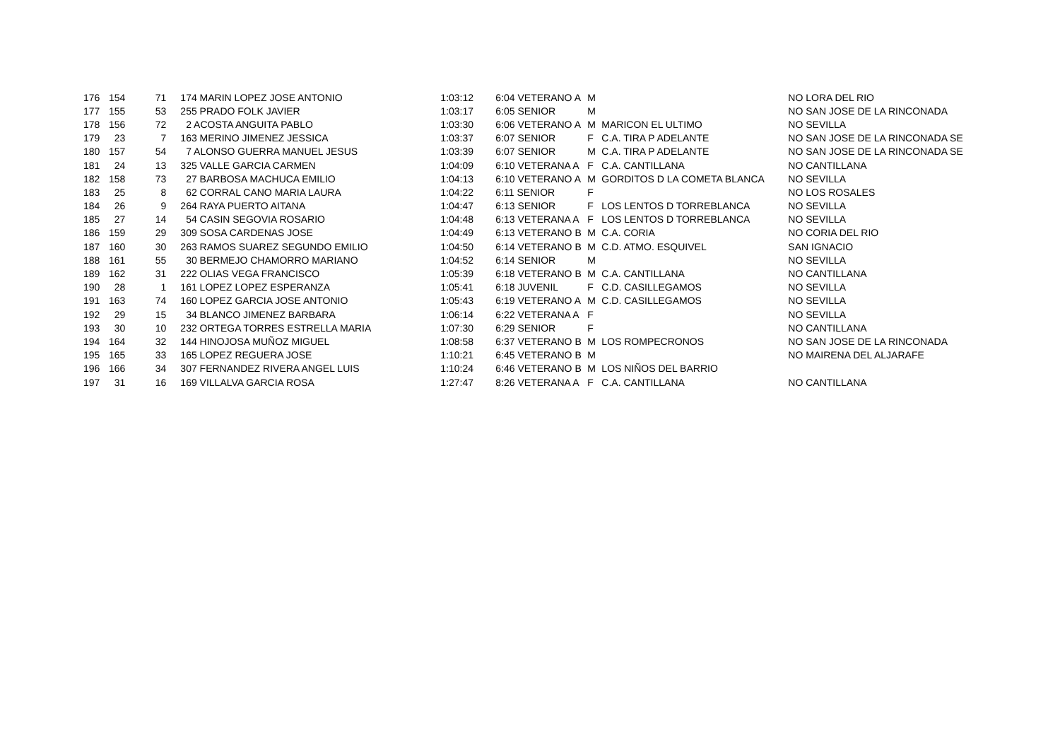| 176 | 154 | 71 | 174 MARIN LOPEZ JOSE ANTONIO | 1:03:12 | 6:04 VETERANO A | M | | NO LORA DEL RIO |
| 177 | 155 | 53 | 255 PRADO FOLK JAVIER | 1:03:17 | 6:05 SENIOR | M | | NO SAN JOSE DE LA RINCONADA |
| 178 | 156 | 72 | 2 ACOSTA ANGUITA PABLO | 1:03:30 | 6:06 VETERANO A | M | MARICON EL ULTIMO | NO SEVILLA |
| 179 | 23 | 7 | 163 MERINO JIMENEZ JESSICA | 1:03:37 | 6:07 SENIOR | F | C.A. TIRA P ADELANTE | NO SAN JOSE DE LA RINCONADA SE |
| 180 | 157 | 54 | 7 ALONSO GUERRA MANUEL JESUS | 1:03:39 | 6:07 SENIOR | M | C.A. TIRA P ADELANTE | NO SAN JOSE DE LA RINCONADA SE |
| 181 | 24 | 13 | 325 VALLE GARCIA CARMEN | 1:04:09 | 6:10 VETERANA A | F | C.A. CANTILLANA | NO CANTILLANA |
| 182 | 158 | 73 | 27 BARBOSA MACHUCA EMILIO | 1:04:13 | 6:10 VETERANO A | M | GORDITOS D LA COMETA BLANCA | NO SEVILLA |
| 183 | 25 | 8 | 62 CORRAL CANO MARIA LAURA | 1:04:22 | 6:11 SENIOR | F | | NO LOS ROSALES |
| 184 | 26 | 9 | 264 RAYA PUERTO AITANA | 1:04:47 | 6:13 SENIOR | F | LOS LENTOS D TORREBLANCA | NO SEVILLA |
| 185 | 27 | 14 | 54 CASIN SEGOVIA ROSARIO | 1:04:48 | 6:13 VETERANA A | F | LOS LENTOS D TORREBLANCA | NO SEVILLA |
| 186 | 159 | 29 | 309 SOSA CARDENAS JOSE | 1:04:49 | 6:13 VETERANO B | M | C.A. CORIA | NO CORIA DEL RIO |
| 187 | 160 | 30 | 263 RAMOS SUAREZ SEGUNDO EMILIO | 1:04:50 | 6:14 VETERANO B | M | C.D. ATMO. ESQUIVEL | SAN IGNACIO |
| 188 | 161 | 55 | 30 BERMEJO CHAMORRO MARIANO | 1:04:52 | 6:14 SENIOR | M | | NO SEVILLA |
| 189 | 162 | 31 | 222 OLIAS VEGA FRANCISCO | 1:05:39 | 6:18 VETERANO B | M | C.A. CANTILLANA | NO CANTILLANA |
| 190 | 28 | 1 | 161 LOPEZ LOPEZ ESPERANZA | 1:05:41 | 6:18 JUVENIL | F | C.D. CASILLEGAMOS | NO SEVILLA |
| 191 | 163 | 74 | 160 LOPEZ GARCIA JOSE ANTONIO | 1:05:43 | 6:19 VETERANO A | M | C.D. CASILLEGAMOS | NO SEVILLA |
| 192 | 29 | 15 | 34 BLANCO JIMENEZ BARBARA | 1:06:14 | 6:22 VETERANA A | F | | NO SEVILLA |
| 193 | 30 | 10 | 232 ORTEGA TORRES ESTRELLA MARIA | 1:07:30 | 6:29 SENIOR | F | | NO CANTILLANA |
| 194 | 164 | 32 | 144 HINOJOSA MUÑOZ MIGUEL | 1:08:58 | 6:37 VETERANO B | M | LOS ROMPECRONOS | NO SAN JOSE DE LA RINCONADA |
| 195 | 165 | 33 | 165 LOPEZ REGUERA JOSE | 1:10:21 | 6:45 VETERANO B | M | | NO MAIRENA DEL ALJARAFE |
| 196 | 166 | 34 | 307 FERNANDEZ RIVERA ANGEL LUIS | 1:10:24 | 6:46 VETERANO B | M | LOS NIÑOS DEL BARRIO | |
| 197 | 31 | 16 | 169 VILLALVA GARCIA ROSA | 1:27:47 | 8:26 VETERANA A | F | C.A. CANTILLANA | NO CANTILLANA |